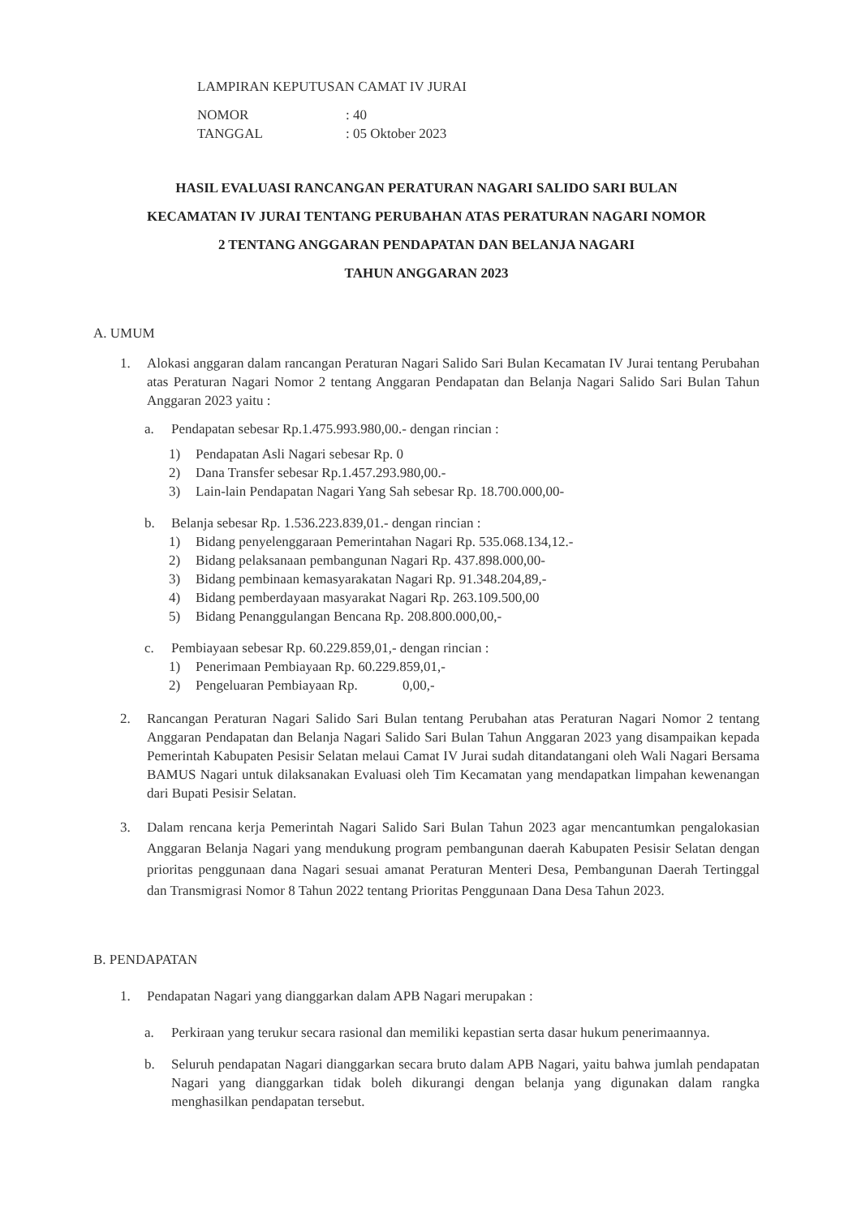LAMPIRAN KEPUTUSAN CAMAT IV JURAI
| NOMOR | : 40 |
| TANGGAL | : 05 Oktober 2023 |
HASIL EVALUASI RANCANGAN PERATURAN NAGARI SALIDO SARI BULAN
KECAMATAN IV JURAI TENTANG PERUBAHAN ATAS PERATURAN NAGARI NOMOR
2 TENTANG ANGGARAN PENDAPATAN DAN BELANJA NAGARI
TAHUN ANGGARAN 2023
A. UMUM
1. Alokasi anggaran dalam rancangan Peraturan Nagari Salido Sari Bulan Kecamatan IV Jurai tentang Perubahan atas Peraturan Nagari Nomor 2 tentang Anggaran Pendapatan dan Belanja Nagari Salido Sari Bulan Tahun Anggaran 2023 yaitu :
a. Pendapatan sebesar Rp.1.475.993.980,00.- dengan rincian :
1) Pendapatan Asli Nagari sebesar Rp. 0
2) Dana Transfer sebesar Rp.1.457.293.980,00.-
3) Lain-lain Pendapatan Nagari Yang Sah sebesar Rp. 18.700.000,00-
b. Belanja sebesar Rp. 1.536.223.839,01.- dengan rincian :
1) Bidang penyelenggaraan Pemerintahan Nagari Rp. 535.068.134,12.-
2) Bidang pelaksanaan pembangunan Nagari Rp. 437.898.000,00-
3) Bidang pembinaan kemasyarakatan Nagari Rp. 91.348.204,89,-
4) Bidang pemberdayaan masyarakat Nagari Rp. 263.109.500,00
5) Bidang Penanggulangan Bencana Rp. 208.800.000,00,-
c. Pembiayaan sebesar Rp. 60.229.859,01,- dengan rincian :
1) Penerimaan Pembiayaan Rp. 60.229.859,01,-
2) Pengeluaran Pembiayaan Rp. 0,00,-
2. Rancangan Peraturan Nagari Salido Sari Bulan tentang Perubahan atas Peraturan Nagari Nomor 2 tentang Anggaran Pendapatan dan Belanja Nagari Salido Sari Bulan Tahun Anggaran 2023 yang disampaikan kepada Pemerintah Kabupaten Pesisir Selatan melaui Camat IV Jurai sudah ditandatangani oleh Wali Nagari Bersama BAMUS Nagari untuk dilaksanakan Evaluasi oleh Tim Kecamatan yang mendapatkan limpahan kewenangan dari Bupati Pesisir Selatan.
3. Dalam rencana kerja Pemerintah Nagari Salido Sari Bulan Tahun 2023 agar mencantumkan pengalokasian Anggaran Belanja Nagari yang mendukung program pembangunan daerah Kabupaten Pesisir Selatan dengan prioritas penggunaan dana Nagari sesuai amanat Peraturan Menteri Desa, Pembangunan Daerah Tertinggal dan Transmigrasi Nomor 8 Tahun 2022 tentang Prioritas Penggunaan Dana Desa Tahun 2023.
B. PENDAPATAN
1. Pendapatan Nagari yang dianggarkan dalam APB Nagari merupakan :
a. Perkiraan yang terukur secara rasional dan memiliki kepastian serta dasar hukum penerimaannya.
b. Seluruh pendapatan Nagari dianggarkan secara bruto dalam APB Nagari, yaitu bahwa jumlah pendapatan Nagari yang dianggarkan tidak boleh dikurangi dengan belanja yang digunakan dalam rangka menghasilkan pendapatan tersebut.